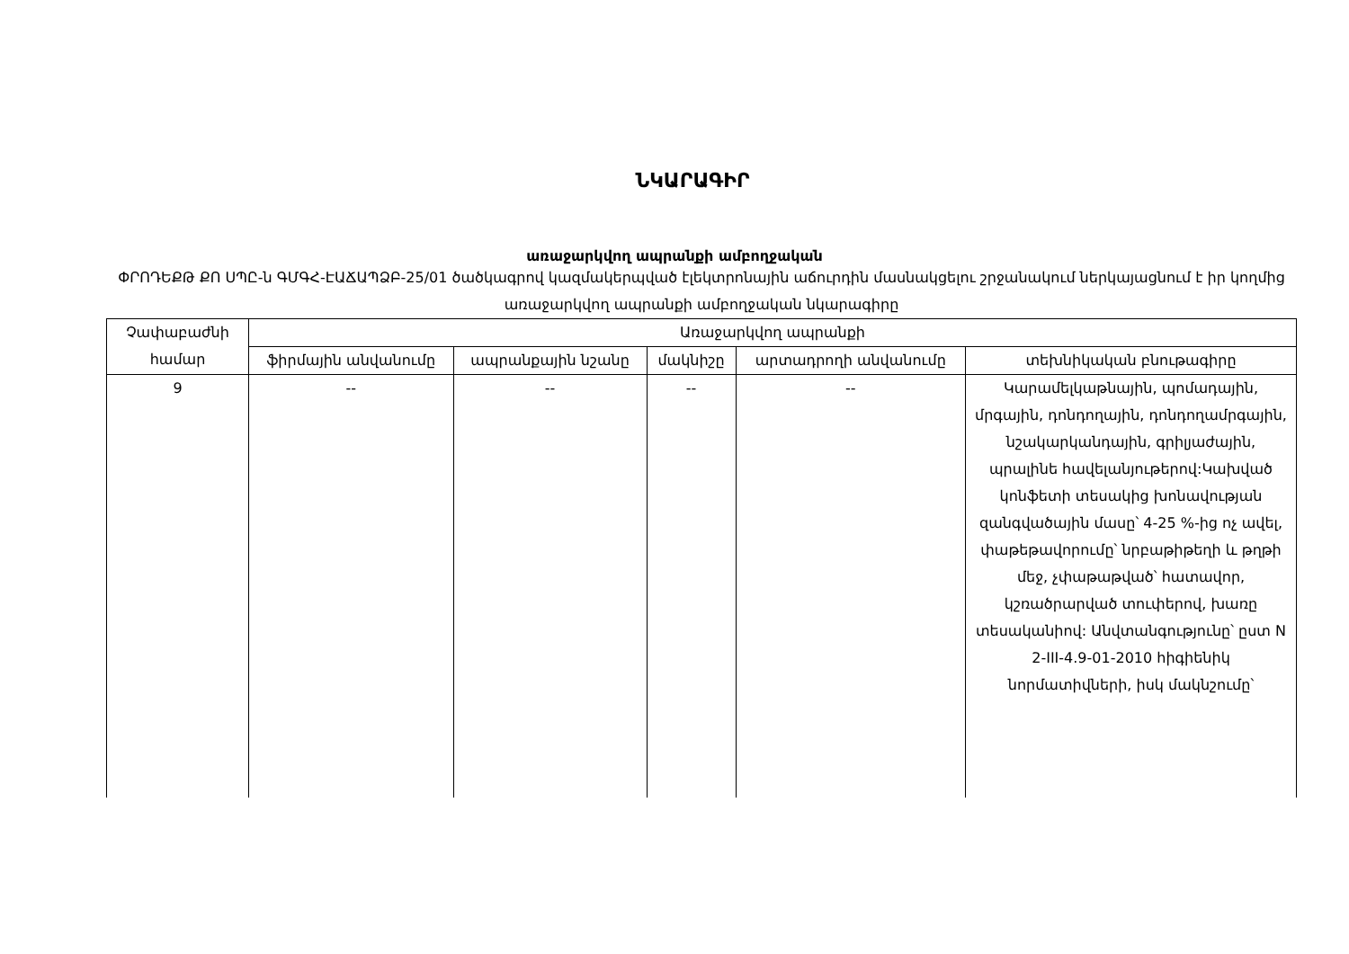ՆԿԱՐԱԳԻՐ
առաջարկվող ապրանքի ամբողջական
ՓՐՈԴԵՔԹ ՔՈ ՍՊԸ-ն ԳՄԳՀ-ԷԱՃԱՊՁԲ-25/01 ծածկագրով կազմակերպված էլեկտրոնային աճուրդին մասնակցելու շրջանակում ներկայացնում է իր կողմից առաջարկվող ապրանքի ամբողջական նկարագիրը
| Չափաբաժնի համար | Առաջարկվող ապրանքի | | | | |
| --- | --- | --- | --- | --- | --- |
| | ֆիրմային անվանումը | ապրանքային նշանը | մակնիշը | արտադրողի անվանումը | տեխնիկական բնութագիրը |
| 9 | -- | -- | -- | -- | Կարամելկաթնային, պոմադային, մրգային, դոնդողային, դոնդողամրգային, նշակարկանդային, գրիլյաժային, պրալինե հավելանյութերով:Կախված կոնֆետի տեսակից խոնավության զանգվածային մասը՝ 4-25 %-ից ոչ ավել, փաթեթավորումը՝ նրբաթիթեղի և թղթի մեջ, չփաթաթված՝ հատավոր, կշռածրարված տուփերով, խառը տեսականիով: Անվտանգությունը՝ ըստ N 2-III-4.9-01-2010 հիգիենիկ նորմատիվների, իսկ մակնշումը՝ |